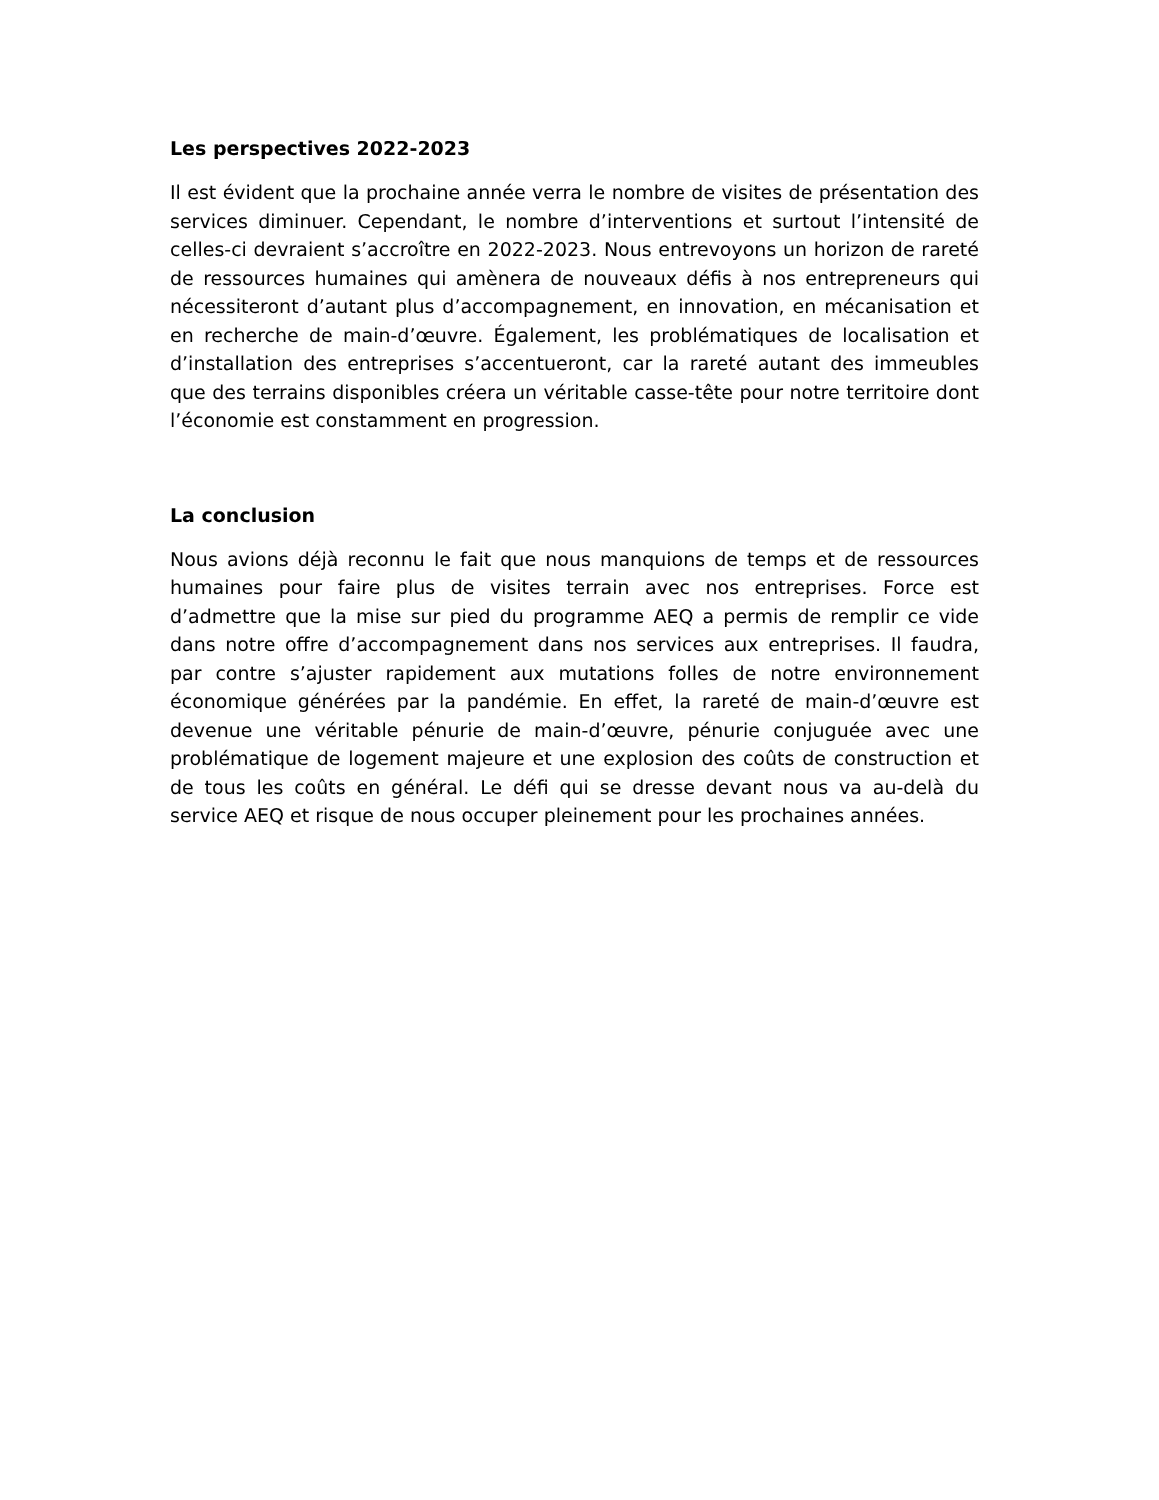Les perspectives 2022-2023
Il est évident que la prochaine année verra le nombre de visites de présentation des services diminuer. Cependant, le nombre d’interventions et surtout l’intensité de celles-ci devraient s’accroître en 2022-2023. Nous entrevoyons un horizon de rareté de ressources humaines qui amènera de nouveaux défis à nos entrepreneurs qui nécessiteront d’autant plus d’accompagnement, en innovation, en mécanisation et en recherche de main-d’œuvre. Également, les problématiques de localisation et d’installation des entreprises s’accentueront, car la rareté autant des immeubles que des terrains disponibles créera un véritable casse-tête pour notre territoire dont l’économie est constamment en progression.
La conclusion
Nous avions déjà reconnu le fait que nous manquions de temps et de ressources humaines pour faire plus de visites terrain avec nos entreprises. Force est d’admettre que la mise sur pied du programme AEQ a permis de remplir ce vide dans notre offre d’accompagnement dans nos services aux entreprises. Il faudra, par contre s’ajuster rapidement aux mutations folles de notre environnement économique générées par la pandémie. En effet, la rareté de main-d’œuvre est devenue une véritable pénurie de main-d’œuvre, pénurie conjuguée avec une problématique de logement majeure et une explosion des coûts de construction et de tous les coûts en général. Le défi qui se dresse devant nous va au-delà du service AEQ et risque de nous occuper pleinement pour les prochaines années.